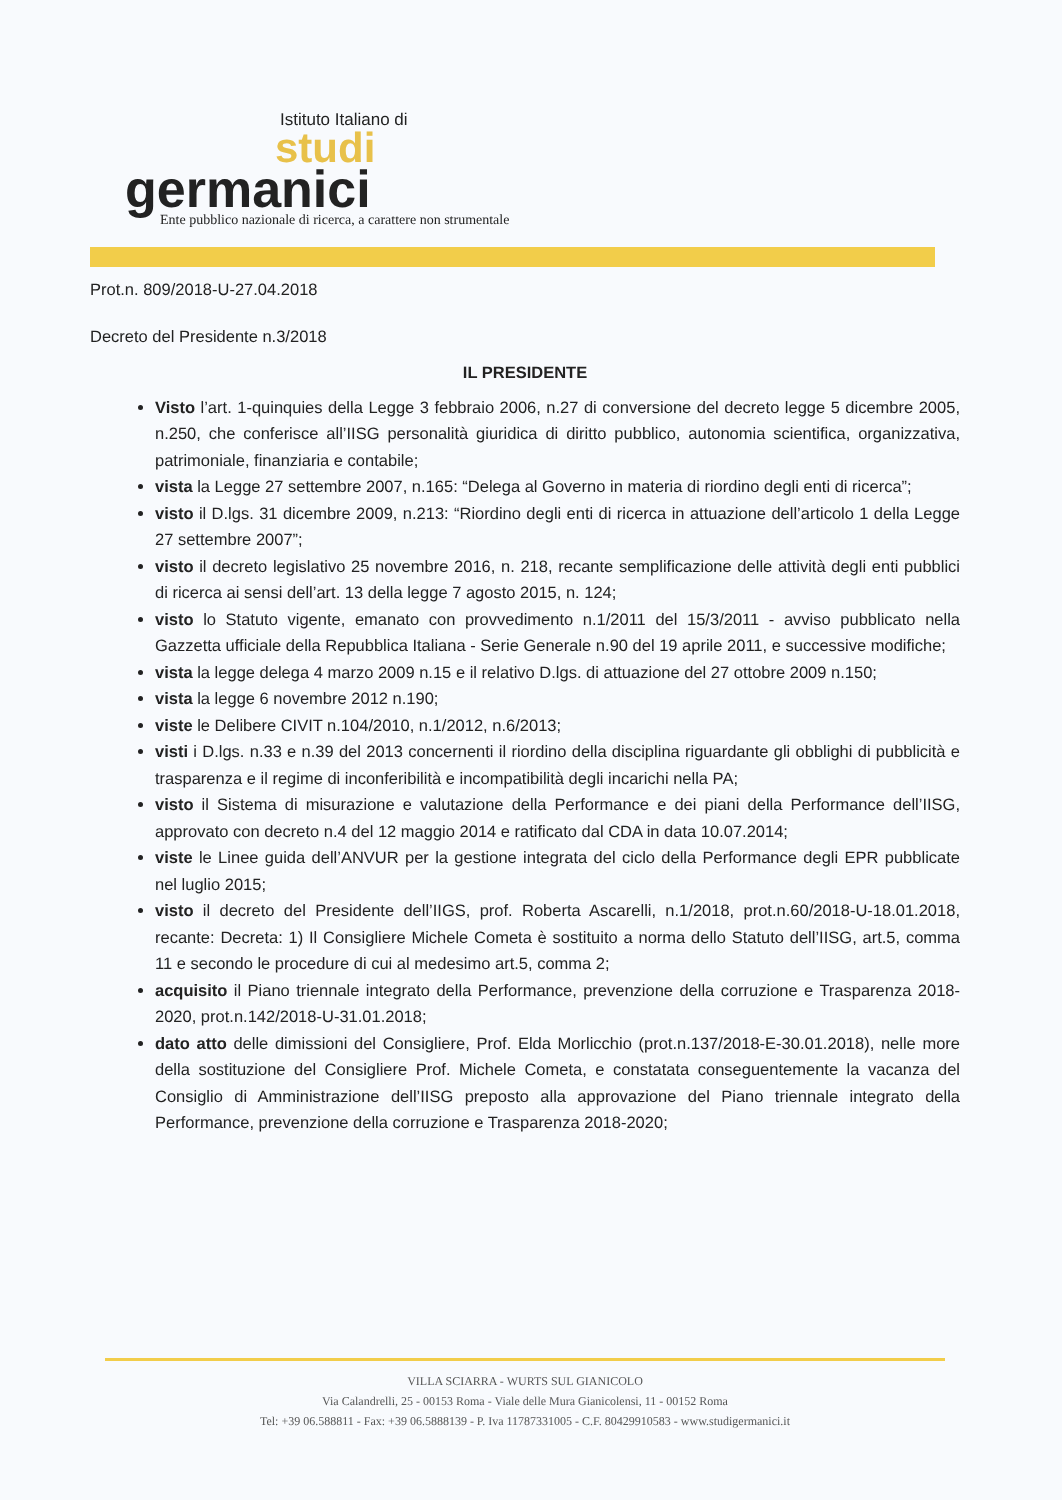Istituto Italiano di
studi
germanici
Ente pubblico nazionale di ricerca, a carattere non strumentale
Prot.n. 809/2018-U-27.04.2018
Decreto del Presidente n.3/2018
IL PRESIDENTE
Visto l’art. 1-quinquies della Legge 3 febbraio 2006, n.27 di conversione del decreto legge 5 dicembre 2005, n.250, che conferisce all’IISG personalità giuridica di diritto pubblico, autonomia scientifica, organizzativa, patrimoniale, finanziaria e contabile;
vista la Legge 27 settembre 2007, n.165: “Delega al Governo in materia di riordino degli enti di ricerca”;
visto il D.lgs. 31 dicembre 2009, n.213: “Riordino degli enti di ricerca in attuazione dell’articolo 1 della Legge 27 settembre 2007”;
visto il decreto legislativo 25 novembre 2016, n. 218, recante semplificazione delle attività degli enti pubblici di ricerca ai sensi dell’art. 13 della legge 7 agosto 2015, n. 124;
visto lo Statuto vigente, emanato con provvedimento n.1/2011 del 15/3/2011 - avviso pubblicato nella Gazzetta ufficiale della Repubblica Italiana - Serie Generale n.90 del 19 aprile 2011, e successive modifiche;
vista la legge delega 4 marzo 2009 n.15 e il relativo D.lgs. di attuazione del 27 ottobre 2009 n.150;
vista la legge 6 novembre 2012 n.190;
viste le Delibere CIVIT n.104/2010, n.1/2012, n.6/2013;
visti i D.lgs. n.33 e n.39 del 2013 concernenti il riordino della disciplina riguardante gli obblighi di pubblicità e trasparenza e il regime di inconferibilità e incompatibilità degli incarichi nella PA;
visto il Sistema di misurazione e valutazione della Performance e dei piani della Performance dell’IISG, approvato con decreto n.4 del 12 maggio 2014 e ratificato dal CDA in data 10.07.2014;
viste le Linee guida dell’ANVUR per la gestione integrata del ciclo della Performance degli EPR pubblicate nel luglio 2015;
visto il decreto del Presidente dell’IIGS, prof. Roberta Ascarelli, n.1/2018, prot.n.60/2018-U-18.01.2018, recante: Decreta: 1) Il Consigliere Michele Cometa è sostituito a norma dello Statuto dell’IISG, art.5, comma 11 e secondo le procedure di cui al medesimo art.5, comma 2;
acquisito il Piano triennale integrato della Performance, prevenzione della corruzione e Trasparenza 2018-2020, prot.n.142/2018-U-31.01.2018;
dato atto delle dimissioni del Consigliere, Prof. Elda Morlicchio (prot.n.137/2018-E-30.01.2018), nelle more della sostituzione del Consigliere Prof. Michele Cometa, e constatata conseguentemente la vacanza del Consiglio di Amministrazione dell’IISG preposto alla approvazione del Piano triennale integrato della Performance, prevenzione della corruzione e Trasparenza 2018-2020;
VILLA SCIARRA - WURTS SUL GIANICOLO
Via Calandrelli, 25 - 00153 Roma - Viale delle Mura Gianicolensi, 11 - 00152 Roma
Tel: +39 06.588811 - Fax: +39 06.5888139 - P. Iva 11787331005 - C.F. 80429910583 - www.studigermanici.it